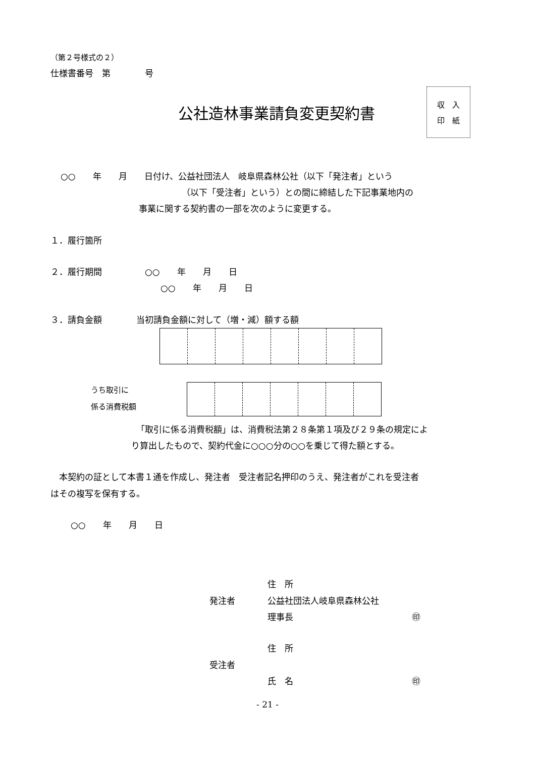（第２号様式の２）
仕様書番号　第　　　　号
公社造林事業請負変更契約書
収　入
印　紙
○○　　年　　月　　日付け、公益社団法人　岐阜県森林公社（以下「発注者」という
（以下「受注者」という）との間に締結した下記事業地内の
事業に関する契約書の一部を次のように変更する。
１．履行箇所
２．履行期間　　　　　○○　　年　　月　　日
○○　　年　　月　　日
３．請負金額　　　　当初請負金額に対して（増・減）額する額
うち取引に
係る消費税額
「取引に係る消費税額」は、消費税法第２８条第１項及び２９条の規定によ
り算出したもので、契約代金に○○○分の○○を乗じて得た額とする。
　本契約の証として本書１通を作成し、発注者　受注者記名押印のうえ、発注者がこれを受注者
はその複写を保有する。
○○　　年　　月　　日
住　所
発注者 公益社団法人岐阜県森林公社
理事長 ㊞
住　所
受注者
氏　名 ㊞
- 21 -